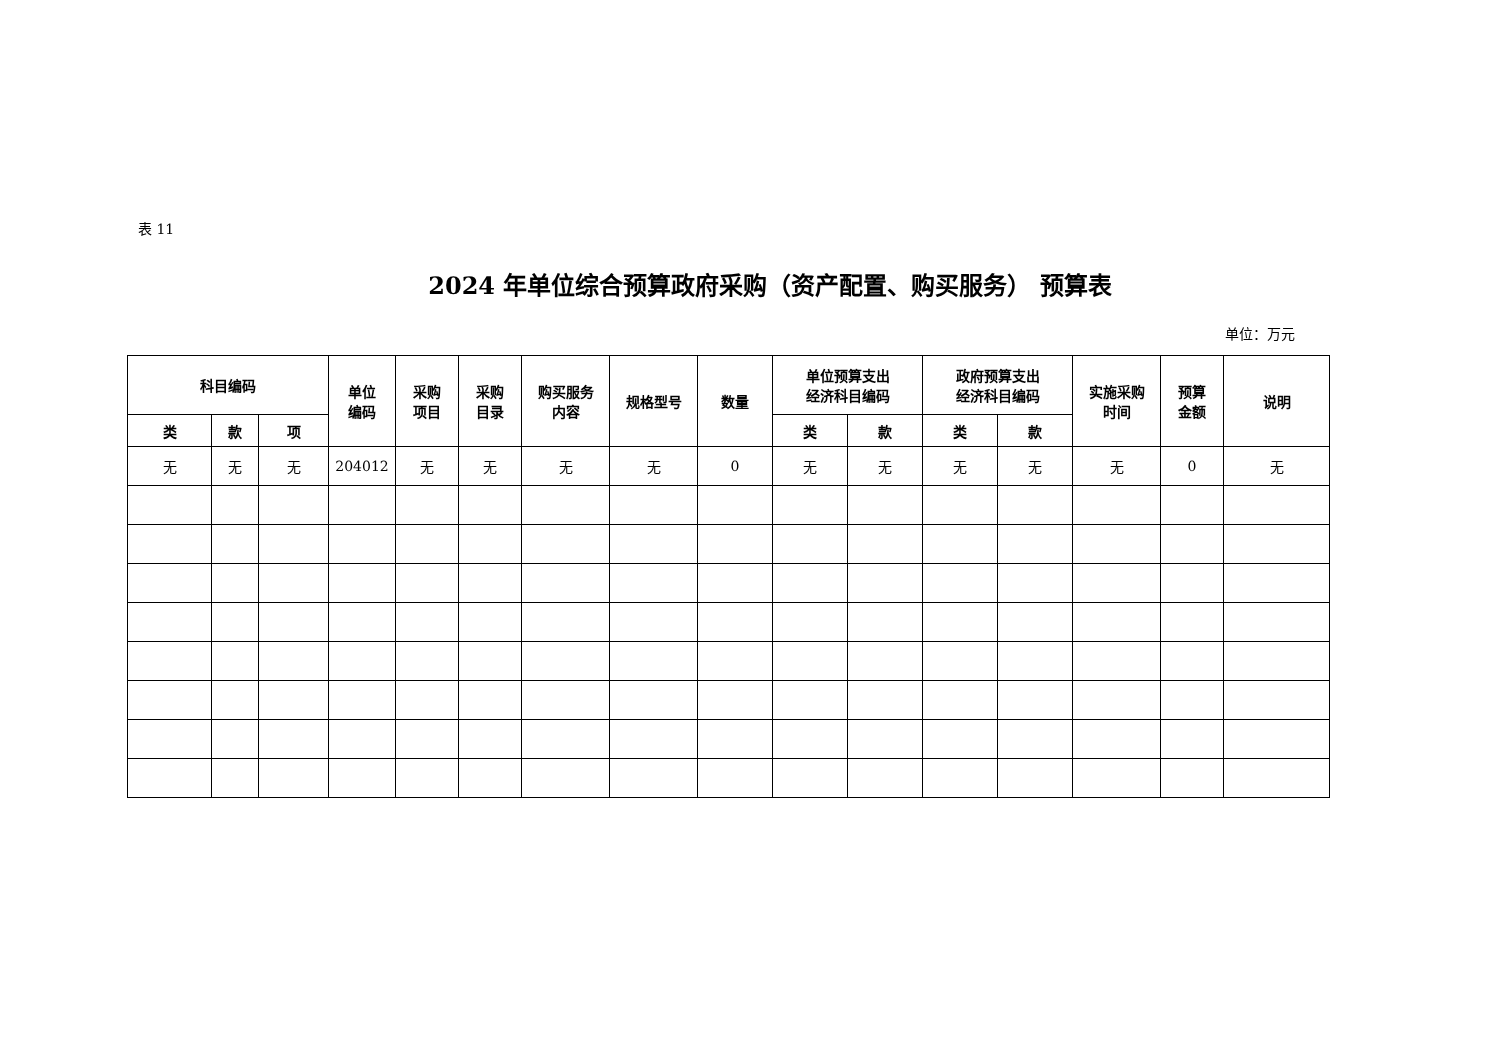表 11
2024 年单位综合预算政府采购（资产配置、购买服务） 预算表
单位：万元
| 科目编码 | | | 单位 编码 | 采购 项目 | 采购 目录 | 购买服务 内容 | 规格型号 | 数量 | 单位预算支出 经济科目编码 | | 政府预算支出 经济科目编码 | | 实施采购 时间 | 预算 金额 | 说明 |
| --- | --- | --- | --- | --- | --- | --- | --- | --- | --- | --- | --- | --- | --- | --- | --- |
| 类 | 款 | 项 | | | | | | | 类 | 款 | 类 | 款 | | | |
| 无 | 无 | 无 | 204012 | 无 | 无 | 无 | 无 | 0 | 无 | 无 | 无 | 无 | 无 | 0 | 无 |